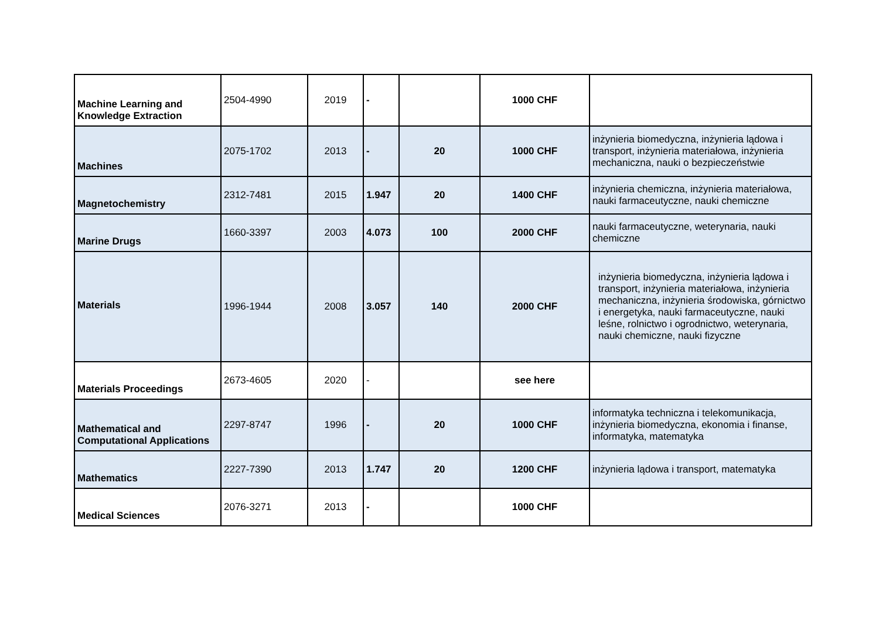| Machine Learning and Knowledge Extraction | 2504-4990 | 2019 | - | | 1000 CHF | |
| Machines | 2075-1702 | 2013 | - | 20 | 1000 CHF | inżynieria biomedyczna, inżynieria lądowa i transport, inżynieria materiałowa, inżynieria mechaniczna, nauki o bezpieczeństwie |
| Magnetochemistry | 2312-7481 | 2015 | 1.947 | 20 | 1400 CHF | inżynieria chemiczna, inżynieria materiałowa, nauki farmaceutyczne, nauki chemiczne |
| Marine Drugs | 1660-3397 | 2003 | 4.073 | 100 | 2000 CHF | nauki farmaceutyczne, weterynaria, nauki chemiczne |
| Materials | 1996-1944 | 2008 | 3.057 | 140 | 2000 CHF | inżynieria biomedyczna, inżynieria lądowa i transport, inżynieria materiałowa, inżynieria mechaniczna, inżynieria środowiska, górnictwo i energetyka, nauki farmaceutyczne, nauki leśne, rolnictwo i ogrodnictwo, weterynaria, nauki chemiczne, nauki fizyczne |
| Materials Proceedings | 2673-4605 | 2020 | - | | see here | |
| Mathematical and Computational Applications | 2297-8747 | 1996 | - | 20 | 1000 CHF | informatyka techniczna i telekomunikacja, inżynieria biomedyczna, ekonomia i finanse, informatyka, matematyka |
| Mathematics | 2227-7390 | 2013 | 1.747 | 20 | 1200 CHF | inżynieria lądowa i transport, matematyka |
| Medical Sciences | 2076-3271 | 2013 | - | | 1000 CHF | |